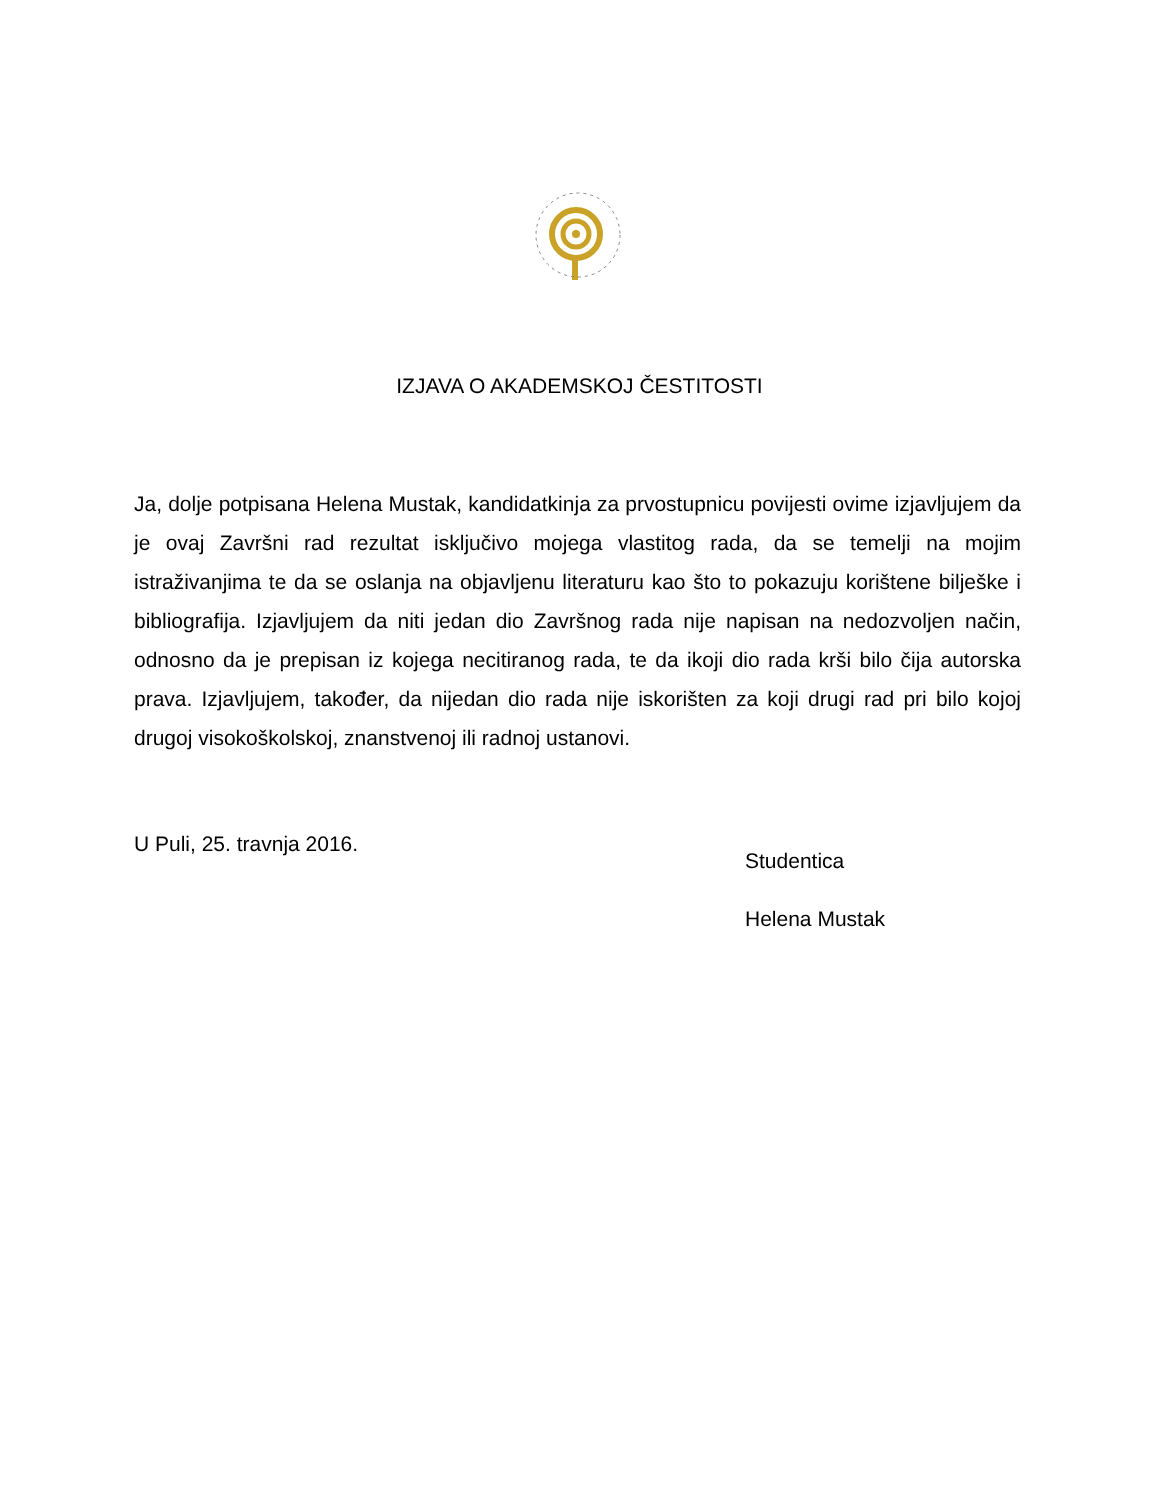IZJAVA O AKADEMSKOJ ČESTITOSTI
Ja, dolje potpisana Helena Mustak, kandidatkinja za prvostupnicu povijesti ovime izjavljujem da je ovaj Završni rad rezultat isključivo mojega vlastitog rada, da se temelji na mojim istraživanjima te da se oslanja na objavljenu literaturu kao što to pokazuju korištene bilješke i bibliografija. Izjavljujem da niti jedan dio Završnog rada nije napisan na nedozvoljen način, odnosno da je prepisan iz kojega necitiranog rada, te da ikoji dio rada krši bilo čija autorska prava. Izjavljujem, također, da nijedan dio rada nije iskorišten za koji drugi rad pri bilo kojoj drugoj visokoškolskoj, znanstvenoj ili radnoj ustanovi.
U Puli, 25. travnja 2016.
Studentica
Helena Mustak